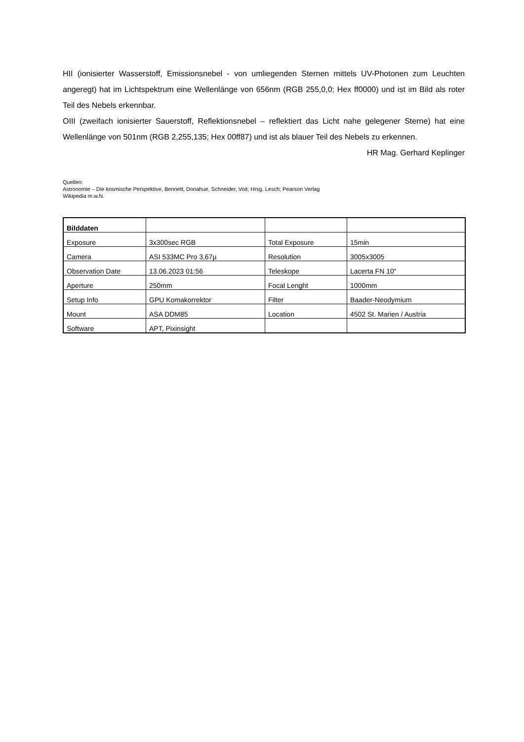HII (ionisierter Wasserstoff, Emissionsnebel - von umliegenden Sternen mittels UV-Photonen zum Leuchten angeregt) hat im Lichtspektrum eine Wellenlänge von 656nm (RGB 255,0,0; Hex ff0000) und ist im Bild als roter Teil des Nebels erkennbar.
OIII (zweifach ionisierter Sauerstoff, Reflektionsnebel – reflektiert das Licht nahe gelegener Sterne) hat eine Wellenlänge von 501nm (RGB 2,255,135; Hex 00ff87) und ist als blauer Teil des Nebels zu erkennen.
HR Mag. Gerhard Keplinger
Quellen:
Astronomie – Die kosmische Perspektive, Bennett, Donahue, Schneider, Voit; Hrsg. Lesch; Pearson Verlag
Wikipedia m.w.N.
| Bilddaten | | | |
| Exposure | 3x300sec RGB | Total Exposure | 15min |
| Camera | ASI 533MC Pro 3,67µ | Resolution | 3005x3005 |
| Observation Date | 13.06.2023 01:56 | Teleskope | Lacerta FN 10“ |
| Aperture | 250mm | Focal Lenght | 1000mm |
| Setup Info | GPU Komakorrektor | Filter | Baader-Neodymium |
| Mount | ASA DDM85 | Location | 4502 St. Marien / Austria |
| Software | APT, Pixinsight | | |